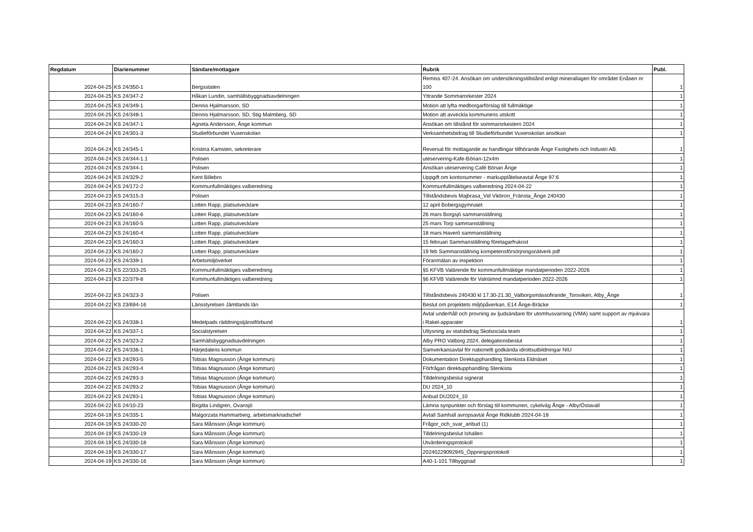| Regdatum | Diarienummer | Sändare/mottagare | Rubrik | Publ. |
| --- | --- | --- | --- | --- |
| 2024-04-25 | KS 24/350-1 | Bergsstaten | Remiss 407-24. Ansökan om undersökningstillstånd enligt minerallagen för området Enåsen nr 100 | 1 |
| 2024-04-25 | KS 24/347-2 | Håkan Lundin, samhällsbyggnadsavdelningen | Yttrande Sommarorkester 2024 | 1 |
| 2024-04-25 | KS 24/349-1 | Dennis Hjalmarsson, SD | Motion att lyfta medborgarförslag till fullmäktige | 1 |
| 2024-04-25 | KS 24/348-1 | Dennis Hjalmarsson, SD, Stig Malmberg, SD | Motion att avveckla kommunens utskott | 1 |
| 2024-04-24 | KS 24/347-1 | Agneta Andersson, Ånge kommun | Ansökan om tillstånd för sommarorkestern 2024 | 1 |
| 2024-04-24 | KS 24/301-3 | Studieförbundet Vuxenskolan | Verksamhetsbidrag till Studieförbundet Vuxenskolan ansökan | 1 |
| 2024-04-24 | KS 24/345-1 | Kristina Kamsten, sekreterare | Reversal för mottagande av handlingar tillhörande Ånge Fastighets och Industri AB. | 1 |
| 2024-04-24 | KS 24/344-1.1 | Polisen | uteservering-Kafe-Bönan-12x4m | 1 |
| 2024-04-24 | KS 24/344-1 | Polisen | Ansökan uteservering Café Bönan Ånge | 1 |
| 2024-04-24 | KS 24/329-2 | Kent Billebro | Uppgift om kontonummer - markupplåtelseavtal Ånge 97:6 | 1 |
| 2024-04-24 | KS 24/172-2 | Kommunfullmäktiges valberedning | Kommunfullmäktiges valberedning 2024-04-22 | 1 |
| 2024-04-23 | KS 24/315-3 | Polisen | Tillståndsbevis Majbrasa_Vid Vikbron_Fränsta_Ånge 240430 | 1 |
| 2024-04-23 | KS 24/160-7 | Lotten Rapp, platsutvecklare | 12 april Bobergsgymnaiet | 1 |
| 2024-04-23 | KS 24/160-6 | Lotten Rapp, platsutvecklare | 26 mars Borgsjö sammanställning | 1 |
| 2024-04-23 | KS 24/160-5 | Lotten Rapp, platsutvecklare | 25 mars Torp sammanställning | 1 |
| 2024-04-23 | KS 24/160-4 | Lotten Rapp, platsutvecklare | 18 mars Haverö sammanställning | 1 |
| 2024-04-23 | KS 24/160-3 | Lotten Rapp, platsutvecklare | 15 februari Sammanställning företagarfrukost | 1 |
| 2024-04-23 | KS 24/160-2 | Lotten Rapp, platsutvecklare | 19 feb Sammanställning kompetensförsörjningsnätverk pdf | 1 |
| 2024-04-23 | KS 24/339-1 | Arbetsmiljöverket | Föranmälan av inspektion | 1 |
| 2024-04-23 | KS 22/333-25 | Kommunfullmäktiges valberedning | §5 KFVB Valärende för kommunfullmäktige mandatperioden 2022-2026 | 1 |
| 2024-04-23 | KS 22/379-8 | Kommunfullmäktiges valberedning | §6 KFVB Valärende för Valnämnd mandatperioden 2022-2026 | 1 |
| 2024-04-22 | KS 24/323-3 | Polisen | Tillståndsbevis 240430 kl 17.30-21.30_Valborgsmässofirande_Torsviken, Alby_Ånge | 1 |
| 2024-04-22 | KS 23/694-16 | Länsstyrelsen Jämtlands län | Beslut om projektets miljöpåverkan, E14 Ånge-Bräcke | 1 |
| 2024-04-22 | KS 24/338-1 | Medelpads räddningstjänstförbund | Avtal underhåll och provning av ljudsändare för utomhusvarning (VMA) samt support av mjukvara i Rakel-apparater | 1 |
| 2024-04-22 | KS 24/337-1 | Socialstyrelsen | Utlysning av statsbidrag Skolsociala team | 1 |
| 2024-04-22 | KS 24/323-2 | Samhällsbyggnadsavdelningen | Alby PRO Valborg 2024, delegationsbeslut | 1 |
| 2024-04-22 | KS 24/336-1 | Härjedalens kommun | Samverkansavtal för nationellt godkända idrottsutbildningar NIU | 1 |
| 2024-04-22 | KS 24/293-5 | Tobias Magnusson (Ånge kommun) | Dokumentation Direktupphandling Stenkista Eldnäset | 1 |
| 2024-04-22 | KS 24/293-4 | Tobias Magnusson (Ånge kommun) | Förfrågan direktupphandling Stenkista | 1 |
| 2024-04-22 | KS 24/293-3 | Tobias Magnusson (Ånge kommun) | Tilldelningsbeslut signerat | 1 |
| 2024-04-22 | KS 24/293-2 | Tobias Magnusson (Ånge kommun) | DU 2024_10 | 1 |
| 2024-04-22 | KS 24/293-1 | Tobias Magnusson (Ånge kommun) | Anbud DU2024_10 | 1 |
| 2024-04-22 | KS 24/10-23 | Birgitta Lindgren, Ovansjö | Lämna synpunkter och förslag till kommunen, cykelväg Ånge - Alby/Östavall | 1 |
| 2024-04-19 | KS 24/335-1 | Malgorzata Hammarberg, arbetsmarknadschef | Avtall Samhall avropsavtal Ånge Ridklubb 2024-04-18 | 1 |
| 2024-04-19 | KS 24/330-20 | Sara Månsson (Ånge kommun) | Frågor_och_svar_anbud (1) | 1 |
| 2024-04-19 | KS 24/330-19 | Sara Månsson (Ånge kommun) | Tilldelningsbeslut Ishallen | 1 |
| 2024-04-19 | KS 24/330-18 | Sara Månsson (Ånge kommun) | Utvärderingsprotokoll | 1 |
| 2024-04-19 | KS 24/330-17 | Sara Månsson (Ånge kommun) | 20240229092945_Öppningsprotokoll | 1 |
| 2024-04-19 | KS 24/330-16 | Sara Månsson (Ånge kommun) | A40-1-101 Tillbyggnad | 1 |